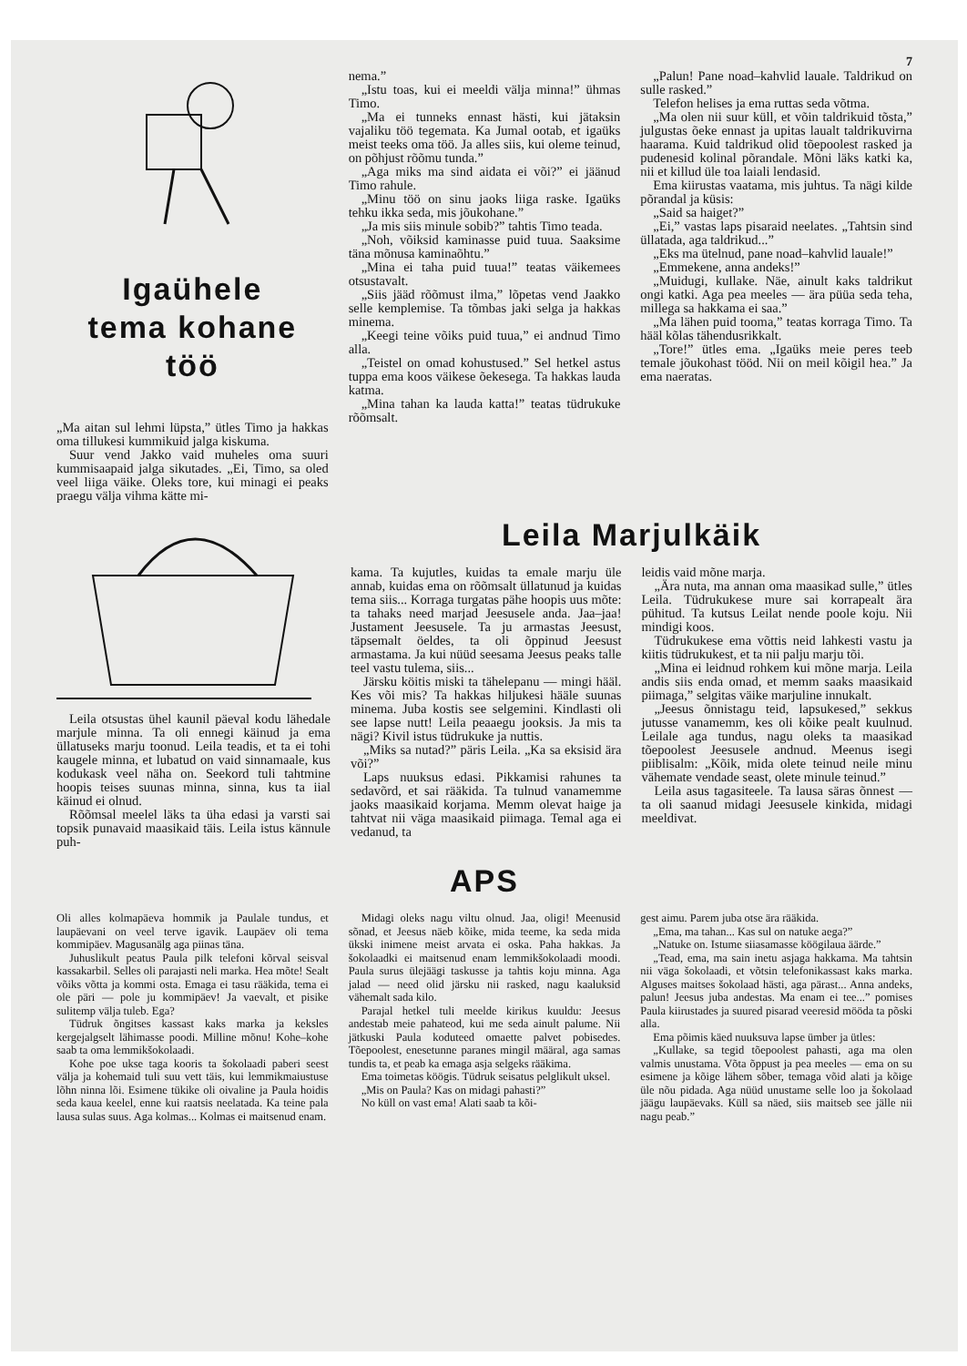7
Igaühele
tema kohane
töö
„Ma aitan sul lehmi lüpsta,” ütles Timo ja hakkas oma tillukesi kummikuid jalga kiskuma.
Suur vend Jakko vaid muheles oma suuri kummisaapaid jalga sikutades. „Ei, Timo, sa oled veel liiga väike. Oleks tore, kui minagi ei peaks praegu välja vihma kätte mi-
nema.”
„Istu toas, kui ei meeldi välja minna!” ühmas Timo.
„Ma ei tunneks ennast hästi, kui jätaksin vajaliku töö tegemata. Ka Jumal ootab, et igaüks meist teeks oma töö. Ja alles siis, kui oleme teinud, on põhjust rõõmu tunda.”
„Aga miks ma sind aidata ei või?” ei jäänud Timo rahule.
„Minu töö on sinu jaoks liiga raske. Igaüks tehku ikka seda, mis jõukohane.”
„Ja mis siis minule sobib?” tahtis Timo teada.
„Noh, võiksid kaminasse puid tuua. Saaksime täna mõnusa kaminaõhtu.”
„Mina ei taha puid tuua!” teatas väikemees otsustavalt.
„Siis jääd rõõmust ilma,” lõpetas vend Jaakko selle kemplemise. Ta tõmbas jaki selga ja hakkas minema.
„Keegi teine võiks puid tuua,” ei andnud Timo alla.
„Teistel on omad kohustused.” Sel hetkel astus tuppa ema koos väikese õekesega. Ta hakkas lauda katma.
„Mina tahan ka lauda katta!” teatas tüdrukuke rõõmsalt.
„Palun! Pane noad–kahvlid lauale. Taldrikud on sulle rasked.”
Telefon helises ja ema ruttas seda võtma.
„Ma olen nii suur küll, et võin taldrikuid tõsta,” julgustas õeke ennast ja upitas laualt taldrikuvirna haarama. Kuid taldrikud olid tõepoolest rasked ja pudenesid kolinal põrandale. Mõni läks katki ka, nii et killud üle toa laiali lendasid.
Ema kiirustas vaatama, mis juhtus. Ta nägi kilde põrandal ja küsis:
„Said sa haiget?”
„Ei,” vastas laps pisaraid neelates. „Tahtsin sind üllatada, aga taldrikud...”
„Eks ma ütelnud, pane noad–kahvlid lauale!”
„Emmekene, anna andeks!”
„Muidugi, kullake. Näe, ainult kaks taldrikut ongi katki. Aga pea meeles — ära püüa seda teha, millega sa hakkama ei saa.”
„Ma lähen puid tooma,” teatas korraga Timo. Ta hääl kõlas tähendusrikkalt.
„Tore!” ütles ema. „Igaüks meie peres teeb temale jõukohast tööd. Nii on meil kõigil hea.” Ja ema naeratas.
Leila otsustas ühel kaunil päeval kodu lähedale marjule minna. Ta oli ennegi käinud ja ema üllatuseks marju toonud. Leila teadis, et ta ei tohi kaugele minna, et lubatud on vaid sinnamaale, kus kodukask veel näha on. Seekord tuli tahtmine hoopis teises suunas minna, sinna, kus ta iial käinud ei olnud.
Rõõmsal meelel läks ta üha edasi ja varsti sai topsik punavaid maasikaid täis. Leila istus kännule puh-
Leila Marjulkäik
kama. Ta kujutles, kuidas ta emale marju üle annab, kuidas ema on rõõmsalt üllatunud ja kuidas tema siis... Korraga turgatas pähe hoopis uus mõte: ta tahaks need marjad Jeesusele anda. Jaa–jaa! Justament Jeesusele. Ta ju armastas Jeesust, täpsemalt öeldes, ta oli õppinud Jeesust armastama. Ja kui nüüd seesama Jeesus peaks talle teel vastu tulema, siis...
Järsku köitis miski ta tähelepanu — mingi hääl. Kes või mis? Ta hakkas hiljukesi hääle suunas minema. Juba kostis see selgemini. Kindlasti oli see lapse nutt! Leila peaaegu jooksis. Ja mis ta nägi? Kivil istus tüdrukuke ja nuttis.
„Miks sa nutad?” päris Leila. „Ka sa eksisid ära või?”
Laps nuuksus edasi. Pikkamisi rahunes ta sedavõrd, et sai rääkida. Ta tulnud vanamemme jaoks maasikaid korjama. Memm olevat haige ja tahtvat nii väga maasikaid piimaga. Temal aga ei vedanud, ta
leidis vaid mõne marja.
„Ära nuta, ma annan oma maasikad sulle,” ütles Leila. Tüdrukukese mure sai korrapealt ära pühitud. Ta kutsus Leilat nende poole koju. Nii mindigi koos.
Tüdrukukese ema võttis neid lahkesti vastu ja kiitis tüdrukukest, et ta nii palju marju tõi.
„Mina ei leidnud rohkem kui mõne marja. Leila andis siis enda omad, et memm saaks maasikaid piimaga,” selgitas väike marjuline innukalt.
„Jeesus õnnistagu teid, lapsukesed,” sekkus jutusse vanamemm, kes oli kõike pealt kuulnud. Leilale aga tundus, nagu oleks ta maasikad tõepoolest Jeesusele andnud. Meenus isegi piiblisalm: „Kõik, mida olete teinud neile minu vähemate vendade seast, olete minule teinud.”
Leila asus tagasiteele. Ta lausa säras õnnest — ta oli saanud midagi Jeesusele kinkida, midagi meeldivat.
APS
Oli alles kolmapäeva hommik ja Paulale tundus, et laupäevani on veel terve igavik. Laupäev oli tema kommipäev. Magusanälg aga piinas täna.
Juhuslikult peatus Paula pilk telefoni kõrval seisval kassakarbil. Selles oli parajasti neli marka. Hea mõte! Sealt võiks võtta ja kommi osta. Emaga ei tasu rääkida, tema ei ole päri — pole ju kommipäev! Ja vaevalt, et pisike sulitemp välja tuleb. Ega?
Tüdruk õngitses kassast kaks marka ja keksles kergejalgselt lähimasse poodi. Milline mõnu! Kohe–kohe saab ta oma lemmikšokolaadi.
Kohe poe ukse taga kooris ta šokolaadi paberi seest välja ja kohemaid tuli suu vett täis, kui lemmikmaiustuse lõhn ninna lõi. Esimene tükike oli oivaline ja Paula hoidis seda kaua keelel, enne kui raatsis neelatada. Ka teine pala lausa sulas suus. Aga kolmas... Kolmas ei maitsenud enam.
Midagi oleks nagu viltu olnud. Jaa, oligi! Meenusid sõnad, et Jeesus näeb kõike, mida teeme, ka seda mida ükski inimene meist arvata ei oska. Paha hakkas. Ja šokolaadki ei maitsenud enam lemmikšokolaadi moodi. Paula surus ülejäägi taskusse ja tahtis koju minna. Aga jalad — need olid järsku nii rasked, nagu kaaluksid vähemalt sada kilo.
Parajal hetkel tuli meelde kirikus kuuldu: Jeesus andestab meie pahateod, kui me seda ainult palume. Nii jätkuski Paula koduteed omaette palvet pobisedes. Tõepoolest, enesetunne paranes mingil määral, aga samas tundis ta, et peab ka emaga asja selgeks rääkima.
Ema toimetas köögis. Tüdruk seisatus pelglikult uksel.
„Mis on Paula? Kas on midagi pahasti?”
No küll on vast ema! Alati saab ta kõi-
gest aimu. Parem juba otse ära rääkida.
„Ema, ma tahan... Kas sul on natuke aega?”
„Natuke on. Istume siiasamasse köögilaua äärde.”
„Tead, ema, ma sain inetu asjaga hakkama. Ma tahtsin nii väga šokolaadi, et võtsin telefonikassast kaks marka. Alguses maitses šokolaad hästi, aga pärast... Anna andeks, palun! Jeesus juba andestas. Ma enam ei tee...” pomises Paula kiirustades ja suured pisarad veeresid mööda ta põski alla.
Ema põimis käed nuuksuva lapse ümber ja ütles:
„Kullake, sa tegid tõepoolest pahasti, aga ma olen valmis unustama. Võta õppust ja pea meeles — ema on su esimene ja kõige lähem sõber, temaga võid alati ja kõige üle nõu pidada. Aga nüüd unustame selle loo ja šokolaad jäägu laupäevaks. Küll sa näed, siis maitseb see jälle nii nagu peab.”